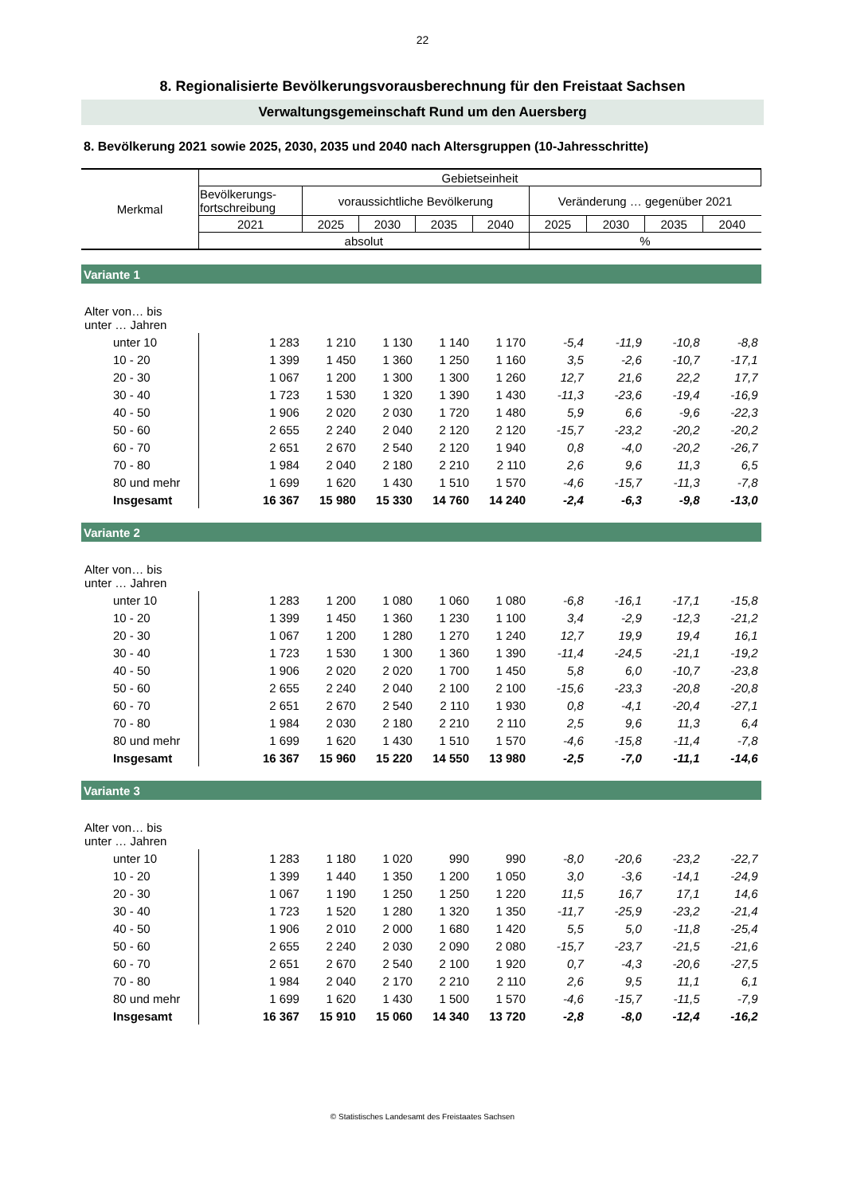22
8. Regionalisierte Bevölkerungsvorausberechnung für den Freistaat Sachsen
Verwaltungsgemeinschaft Rund um den Auersberg
8. Bevölkerung 2021 sowie 2025, 2030, 2035 und 2040 nach Altersgruppen (10-Jahresschritte)
| Merkmal | Gebietseinheit | | | | | | | | |
| | Bevölkerungs- fortschreibung | voraussichtliche Bevölkerung | | | | Veränderung … gegenüber 2021 | | | |
| | 2021 | 2025 | 2030 | 2035 | 2040 | 2025 | 2030 | 2035 | 2040 |
| | absolut | | | | | % | | | |
| Variante 1 | | | | | | | | | |
| Alter von… bis unter … Jahren | | | | | | | | | |
| unter 10 | 1 283 | 1 210 | 1 130 | 1 140 | 1 170 | -5,4 | -11,9 | -10,8 | -8,8 |
| 10 - 20 | 1 399 | 1 450 | 1 360 | 1 250 | 1 160 | 3,5 | -2,6 | -10,7 | -17,1 |
| 20 - 30 | 1 067 | 1 200 | 1 300 | 1 300 | 1 260 | 12,7 | 21,6 | 22,2 | 17,7 |
| 30 - 40 | 1 723 | 1 530 | 1 320 | 1 390 | 1 430 | -11,3 | -23,6 | -19,4 | -16,9 |
| 40 - 50 | 1 906 | 2 020 | 2 030 | 1 720 | 1 480 | 5,9 | 6,6 | -9,6 | -22,3 |
| 50 - 60 | 2 655 | 2 240 | 2 040 | 2 120 | 2 120 | -15,7 | -23,2 | -20,2 | -20,2 |
| 60 - 70 | 2 651 | 2 670 | 2 540 | 2 120 | 1 940 | 0,8 | -4,0 | -20,2 | -26,7 |
| 70 - 80 | 1 984 | 2 040 | 2 180 | 2 210 | 2 110 | 2,6 | 9,6 | 11,3 | 6,5 |
| 80 und mehr | 1 699 | 1 620 | 1 430 | 1 510 | 1 570 | -4,6 | -15,7 | -11,3 | -7,8 |
| Insgesamt | 16 367 | 15 980 | 15 330 | 14 760 | 14 240 | -2,4 | -6,3 | -9,8 | -13,0 |
| Variante 2 | | | | | | | | | |
| Alter von… bis unter … Jahren | | | | | | | | | |
| unter 10 | 1 283 | 1 200 | 1 080 | 1 060 | 1 080 | -6,8 | -16,1 | -17,1 | -15,8 |
| 10 - 20 | 1 399 | 1 450 | 1 360 | 1 230 | 1 100 | 3,4 | -2,9 | -12,3 | -21,2 |
| 20 - 30 | 1 067 | 1 200 | 1 280 | 1 270 | 1 240 | 12,7 | 19,9 | 19,4 | 16,1 |
| 30 - 40 | 1 723 | 1 530 | 1 300 | 1 360 | 1 390 | -11,4 | -24,5 | -21,1 | -19,2 |
| 40 - 50 | 1 906 | 2 020 | 2 020 | 1 700 | 1 450 | 5,8 | 6,0 | -10,7 | -23,8 |
| 50 - 60 | 2 655 | 2 240 | 2 040 | 2 100 | 2 100 | -15,6 | -23,3 | -20,8 | -20,8 |
| 60 - 70 | 2 651 | 2 670 | 2 540 | 2 110 | 1 930 | 0,8 | -4,1 | -20,4 | -27,1 |
| 70 - 80 | 1 984 | 2 030 | 2 180 | 2 210 | 2 110 | 2,5 | 9,6 | 11,3 | 6,4 |
| 80 und mehr | 1 699 | 1 620 | 1 430 | 1 510 | 1 570 | -4,6 | -15,8 | -11,4 | -7,8 |
| Insgesamt | 16 367 | 15 960 | 15 220 | 14 550 | 13 980 | -2,5 | -7,0 | -11,1 | -14,6 |
| Variante 3 | | | | | | | | | |
| Alter von… bis unter … Jahren | | | | | | | | | |
| unter 10 | 1 283 | 1 180 | 1 020 | 990 | 990 | -8,0 | -20,6 | -23,2 | -22,7 |
| 10 - 20 | 1 399 | 1 440 | 1 350 | 1 200 | 1 050 | 3,0 | -3,6 | -14,1 | -24,9 |
| 20 - 30 | 1 067 | 1 190 | 1 250 | 1 250 | 1 220 | 11,5 | 16,7 | 17,1 | 14,6 |
| 30 - 40 | 1 723 | 1 520 | 1 280 | 1 320 | 1 350 | -11,7 | -25,9 | -23,2 | -21,4 |
| 40 - 50 | 1 906 | 2 010 | 2 000 | 1 680 | 1 420 | 5,5 | 5,0 | -11,8 | -25,4 |
| 50 - 60 | 2 655 | 2 240 | 2 030 | 2 090 | 2 080 | -15,7 | -23,7 | -21,5 | -21,6 |
| 60 - 70 | 2 651 | 2 670 | 2 540 | 2 100 | 1 920 | 0,7 | -4,3 | -20,6 | -27,5 |
| 70 - 80 | 1 984 | 2 040 | 2 170 | 2 210 | 2 110 | 2,6 | 9,5 | 11,1 | 6,1 |
| 80 und mehr | 1 699 | 1 620 | 1 430 | 1 500 | 1 570 | -4,6 | -15,7 | -11,5 | -7,9 |
| Insgesamt | 16 367 | 15 910 | 15 060 | 14 340 | 13 720 | -2,8 | -8,0 | -12,4 | -16,2 |
© Statistisches Landesamt des Freistaates Sachsen